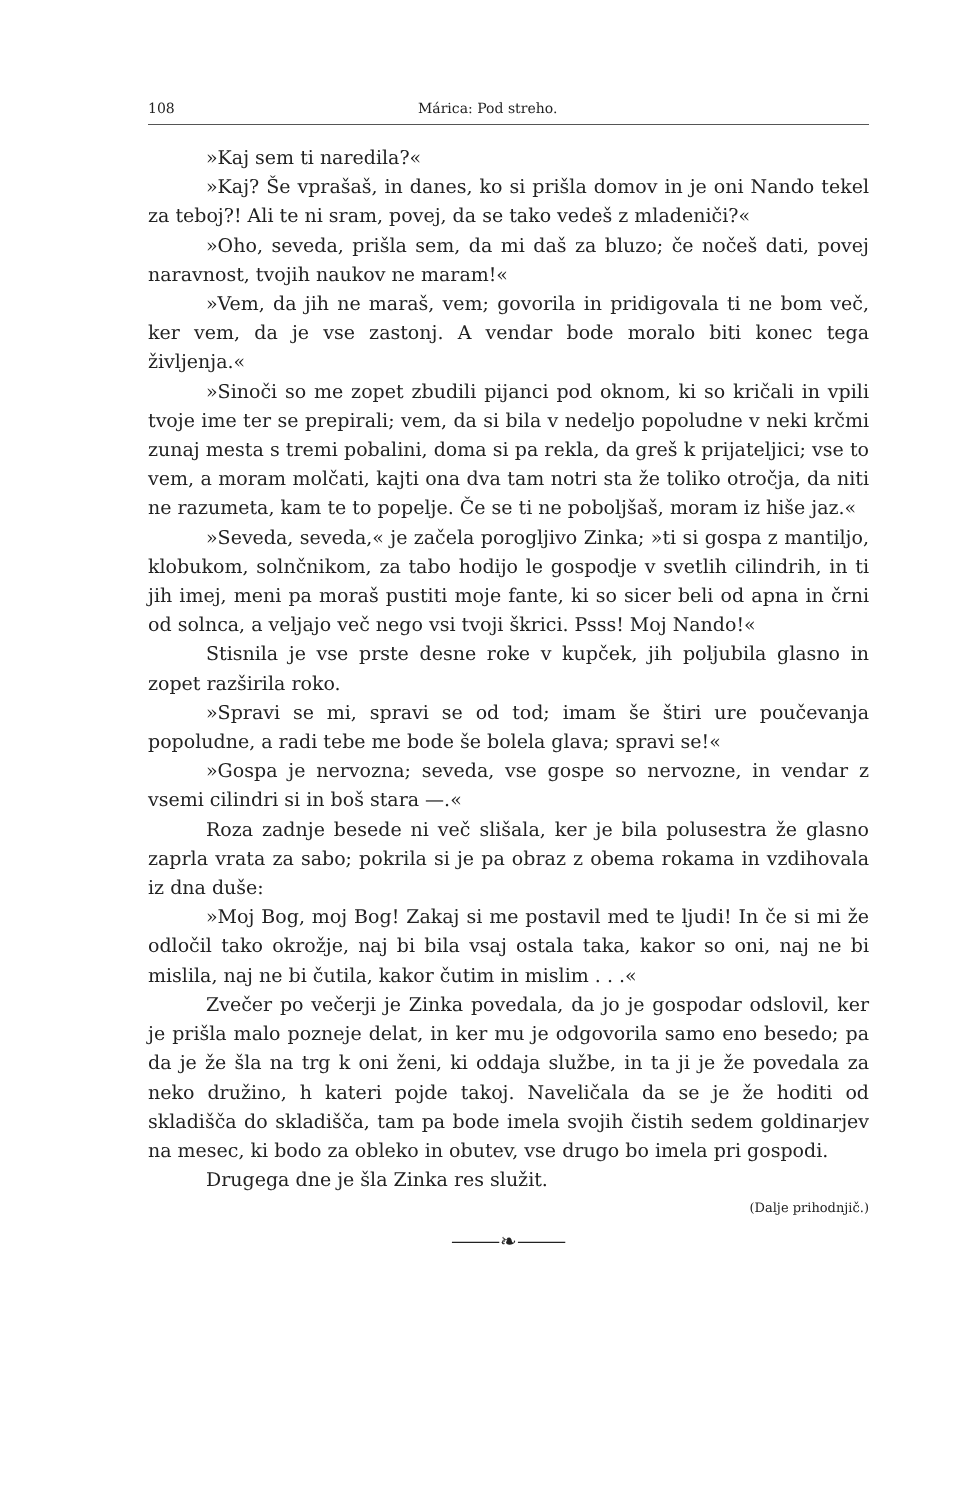108 Márica: Pod streho.
»Kaj sem ti naredila?«
»Kaj? Še vprašaš, in danes, ko si prišla domov in je oni Nando tekel za teboj?! Ali te ni sram, povej, da se tako vedeš z mladeniči?«
»Oho, seveda, prišla sem, da mi daš za bluzo; če nočeš dati, povej naravnost, tvojih naukov ne maram!«
»Vem, da jih ne maraš, vem; govorila in pridigovala ti ne bom več, ker vem, da je vse zastonj. A vendar bode moralo biti konec tega življenja.«
»Sinoči so me zopet zbudili pijanci pod oknom, ki so kričali in vpili tvoje ime ter se prepirali; vem, da si bila v nedeljo popoludne v neki krčmi zunaj mesta s tremi pobalini, doma si pa rekla, da greš k prijateljici; vse to vem, a moram molčati, kajti ona dva tam notri sta že toliko otročja, da niti ne razumeta, kam te to popelje. Če se ti ne poboljšaš, moram iz hiše jaz.«
»Seveda, seveda,« je začela porogljivo Zinka; »ti si gospa z mantiljo, klobukom, solnčnikom, za tabo hodijo le gospodje v svetlih cilindrih, in ti jih imej, meni pa moraš pustiti moje fante, ki so sicer beli od apna in črni od solnca, a veljajo več nego vsi tvoji škrici. Psss! Moj Nando!«
Stisnila je vse prste desne roke v kupček, jih poljubila glasno in zopet razširila roko.
»Spravi se mi, spravi se od tod; imam še štiri ure poučevanja popoludne, a radi tebe me bode še bolela glava; spravi se!«
»Gospa je nervozna; seveda, vse gospe so nervozne, in vendar z vsemi cilindri si in boš stara —.«
Roza zadnje besede ni več slišala, ker je bila polusestra že glasno zaprla vrata za sabo; pokrila si je pa obraz z obema rokama in vzdihovala iz dna duše:
»Moj Bog, moj Bog! Zakaj si me postavil med te ljudi! In če si mi že odločil tako okrožje, naj bi bila vsaj ostala taka, kakor so oni, naj ne bi mislila, naj ne bi čutila, kakor čutim in mislim . . .«
Zvečer po večerji je Zinka povedala, da jo je gospodar odslovil, ker je prišla malo pozneje delat, in ker mu je odgovorila samo eno besedo; pa da je že šla na trg k oni ženi, ki oddaja službe, in ta ji je že povedala za neko družino, h kateri pojde takoj. Naveličala da se je že hoditi od skladišča do skladišča, tam pa bode imela svojih čistih sedem goldinarjev na mesec, ki bodo za obleko in obutev, vse drugo bo imela pri gospodi.
Drugega dne je šla Zinka res služit.
(Dalje prihodnjič.)
⸻❧⸻